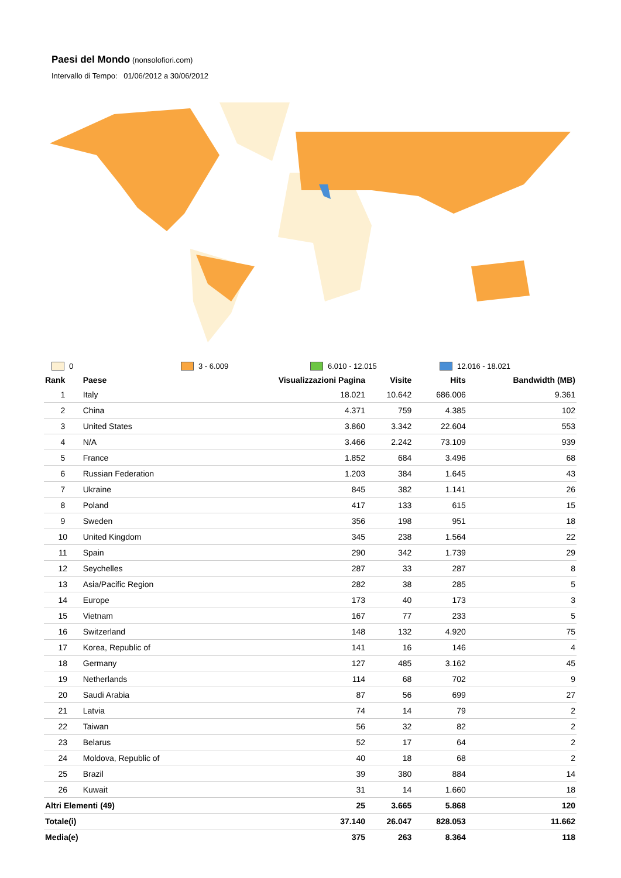Paesi del Mondo
(nonsolofiori.com)
Intervallo di Tempo: 01/06/2012 a 30/06/2012
0 3 - 6.009 6.010 - 12.015 12.016 - 18.021
| Rank | Paese | Visualizzazioni Pagina | Visite | Hits | Bandwidth (MB) |
| --- | --- | --- | --- | --- | --- |
| 1 | Italy | 18.021 | 10.642 | 686.006 | 9.361 |
| 2 | China | 4.371 | 759 | 4.385 | 102 |
| 3 | United States | 3.860 | 3.342 | 22.604 | 553 |
| 4 | N/A | 3.466 | 2.242 | 73.109 | 939 |
| 5 | France | 1.852 | 684 | 3.496 | 68 |
| 6 | Russian Federation | 1.203 | 384 | 1.645 | 43 |
| 7 | Ukraine | 845 | 382 | 1.141 | 26 |
| 8 | Poland | 417 | 133 | 615 | 15 |
| 9 | Sweden | 356 | 198 | 951 | 18 |
| 10 | United Kingdom | 345 | 238 | 1.564 | 22 |
| 11 | Spain | 290 | 342 | 1.739 | 29 |
| 12 | Seychelles | 287 | 33 | 287 | 8 |
| 13 | Asia/Pacific Region | 282 | 38 | 285 | 5 |
| 14 | Europe | 173 | 40 | 173 | 3 |
| 15 | Vietnam | 167 | 77 | 233 | 5 |
| 16 | Switzerland | 148 | 132 | 4.920 | 75 |
| 17 | Korea, Republic of | 141 | 16 | 146 | 4 |
| 18 | Germany | 127 | 485 | 3.162 | 45 |
| 19 | Netherlands | 114 | 68 | 702 | 9 |
| 20 | Saudi Arabia | 87 | 56 | 699 | 27 |
| 21 | Latvia | 74 | 14 | 79 | 2 |
| 22 | Taiwan | 56 | 32 | 82 | 2 |
| 23 | Belarus | 52 | 17 | 64 | 2 |
| 24 | Moldova, Republic of | 40 | 18 | 68 | 2 |
| 25 | Brazil | 39 | 380 | 884 | 14 |
| 26 | Kuwait | 31 | 14 | 1.660 | 18 |
| Altri Elementi (49) | | 25 | 3.665 | 5.868 | 120 |
| Totale(i) | | 37.140 | 26.047 | 828.053 | 11.662 |
| Media(e) | | 375 | 263 | 8.364 | 118 |